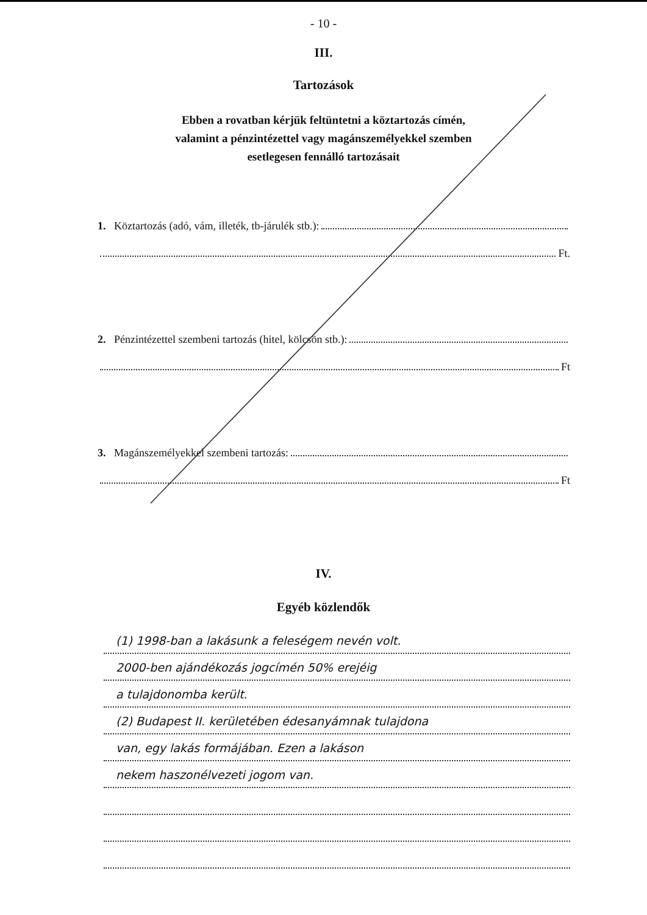- 10 -
III.
Tartozások
Ebben a rovatban kérjük feltüntetni a köztartozás címén,
valamint a pénzintézettel vagy magánszemélyekkel szemben
esetlegesen fennálló tartozásait
1. Köztartozás (adó, vám, illeték, tb-járulék stb.):
Ft.
2. Pénzintézettel szembeni tartozás (hitel, kölcsön stb.):
Ft
3. Magánszemélyekkel szembeni tartozás:
Ft
IV.
Egyéb közlendők
(1) 1998-ban a lakásunk a feleségem nevén volt.
2000-ben ajándékozás jogcímén 50% erejéig
a tulajdonomba került.
(2) Budapest II. kerületében édesanyámnak tulajdona
van, egy lakás formájában. Ezen a lakáson
nekem haszonélvezeti jogom van.